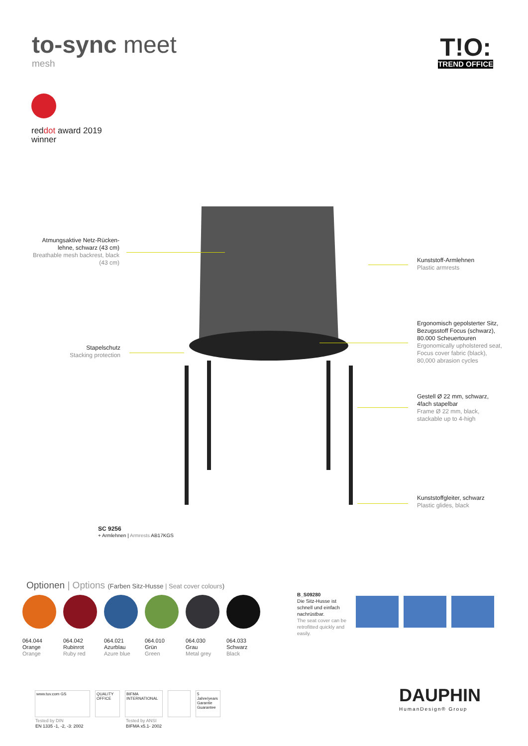to-sync meet
mesh
T!O:
TREND OFFICE
reddot award 2019
winner
Atmungsaktive Netz-Rücken-lehne, schwarz (43 cm)
Breathable mesh backrest, black (43 cm)
Kunststoff-Armlehnen
Plastic armrests
Ergonomisch gepolsterter Sitz, Bezugsstoff Focus (schwarz), 80.000 Scheuertouren
Ergonomically upholstered seat, Focus cover fabric (black), 80,000 abrasion cycles
Stapelschutz
Stacking protection
Gestell Ø 22 mm, schwarz,
4fach stapelbar
Frame Ø 22 mm, black,
stackable up to 4-high
Kunststoffgleiter, schwarz
Plastic glides, black
SC 9256
+ Armlehnen | Armrests AB17KGS
Optionen | Options (Farben Sitz-Husse | Seat cover colours)
064.044
Orange
Orange
064.042
Rubinrot
Ruby red
064.021
Azurblau
Azure blue
064.010
Grün
Green
064.030
Grau
Metal grey
064.033
Schwarz
Black
B_S09280
Die Sitz-Husse ist schnell und einfach nachrüstbar.
The seat cover can be retrofitted quickly and easily.
www.tuv.com GS QUALITY OFFICE
BIFMA INTERNATIONAL
5 Jahre/years Garantie Guarantee
Tested by DIN
EN 1335 -1, -2, -3: 2002
Tested by ANSI
BIFMA x5.1- 2002
DAUPHIN
HumanDesign® Group